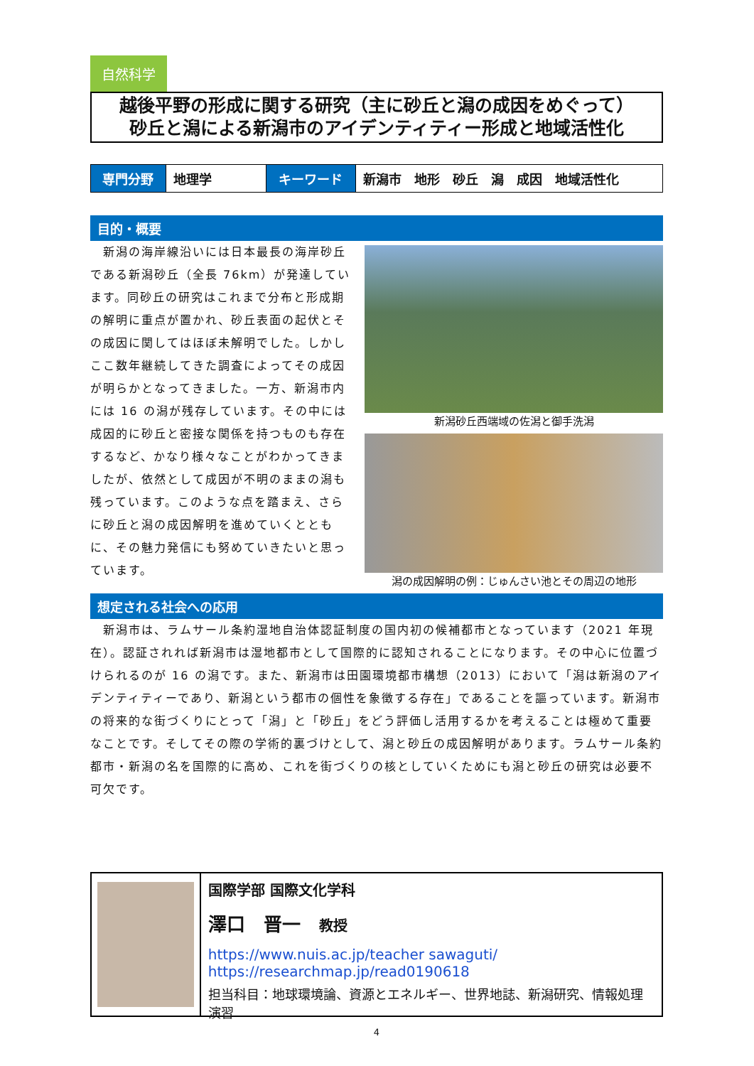自然科学
越後平野の形成に関する研究（主に砂丘と潟の成因をめぐって）
砂丘と潟による新潟市のアイデンティティー形成と地域活性化
| 専門分野 | 地理学 | キーワード | 新潟市 地形 砂丘 潟 成因 地域活性化 |
目的・概要
　新潟の海岸線沿いには日本最長の海岸砂丘である新潟砂丘（全長 76km）が発達しています。同砂丘の研究はこれまで分布と形成期の解明に重点が置かれ、砂丘表面の起伏とその成因に関してはほぼ未解明でした。しかしここ数年継続してきた調査によってその成因が明らかとなってきました。一方、新潟市内には 16 の潟が残存しています。その中には成因的に砂丘と密接な関係を持つものも存在するなど、かなり様々なことがわかってきましたが、依然として成因が不明のままの潟も残っています。このような点を踏まえ、さらに砂丘と潟の成因解明を進めていくとともに、その魅力発信にも努めていきたいと思っています。
新潟砂丘西端域の佐潟と御手洗潟
潟の成因解明の例：じゅんさい池とその周辺の地形
想定される社会への応用
　新潟市は、ラムサール条約湿地自治体認証制度の国内初の候補都市となっています（2021 年現在）。認証されれば新潟市は湿地都市として国際的に認知されることになります。その中心に位置づけられるのが 16 の潟です。また、新潟市は田園環境都市構想（2013）において「潟は新潟のアイデンティティーであり、新潟という都市の個性を象徴する存在」であることを謳っています。新潟市の将来的な街づくりにとって「潟」と「砂丘」をどう評価し活用するかを考えることは極めて重要なことです。そしてその際の学術的裏づけとして、潟と砂丘の成因解明があります。ラムサール条約都市・新潟の名を国際的に高め、これを街づくりの核としていくためにも潟と砂丘の研究は必要不可欠です。
国際学部 国際文化学科
澤口　晋一　教授
https://www.nuis.ac.jp/teacher sawaguti/
https://researchmap.jp/read0190618
担当科目：地球環境論、資源とエネルギー、世界地誌、新潟研究、情報処理演習
4